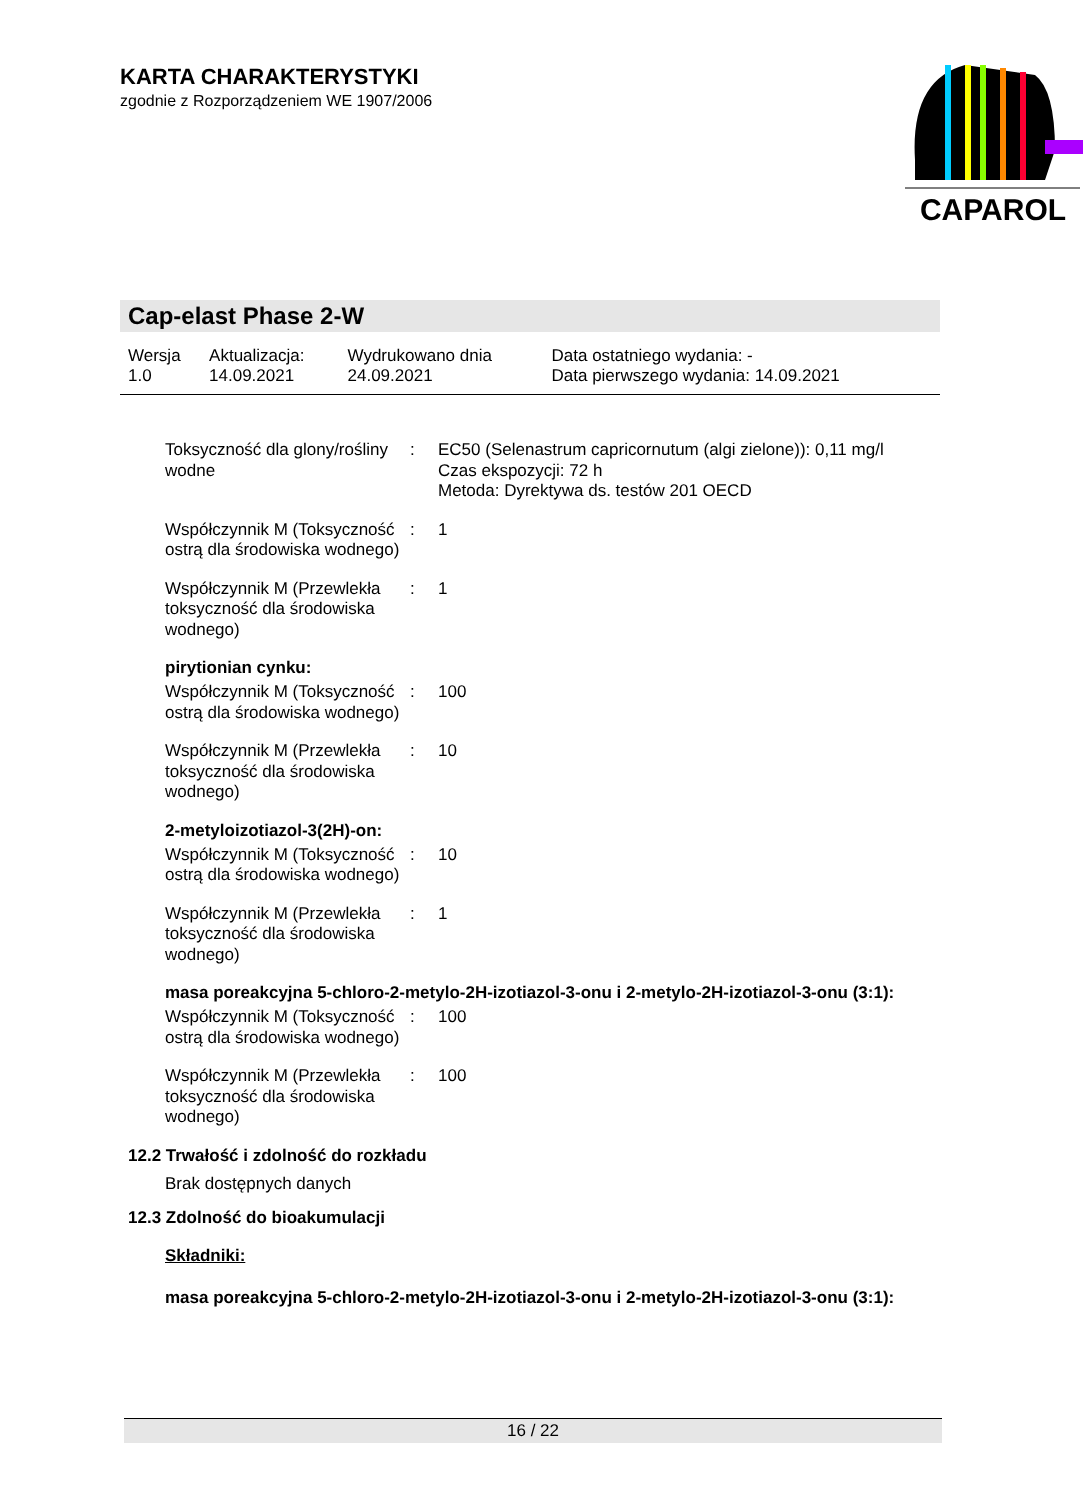KARTA CHARAKTERYSTYKI
zgodnie z Rozporządzeniem WE 1907/2006
CAPAROL
Cap-elast Phase 2-W
| Wersja 1.0 | Aktualizacja: 14.09.2021 | Wydrukowano dnia 24.09.2021 | Data ostatniego wydania: - Data pierwszego wydania: 14.09.2021 |
| Toksyczność dla glony/rośliny wodne | : | EC50 (Selenastrum capricornutum (algi zielone)): 0,11 mg/l Czas ekspozycji: 72 h Metoda: Dyrektywa ds. testów 201 OECD |
| Współczynnik M (Toksyczność ostrą dla środowiska wodnego) | : | 1 |
| Współczynnik M (Przewlekła toksyczność dla środowiska wodnego) | : | 1 |
pirytionian cynku:
| Współczynnik M (Toksyczność ostrą dla środowiska wodnego) | : | 100 |
| Współczynnik M (Przewlekła toksyczność dla środowiska wodnego) | : | 10 |
2-metyloizotiazol-3(2H)-on:
| Współczynnik M (Toksyczność ostrą dla środowiska wodnego) | : | 10 |
| Współczynnik M (Przewlekła toksyczność dla środowiska wodnego) | : | 1 |
masa poreakcyjna 5-chloro-2-metylo-2H-izotiazol-3-onu i 2-metylo-2H-izotiazol-3-onu (3:1):
| Współczynnik M (Toksyczność ostrą dla środowiska wodnego) | : | 100 |
| Współczynnik M (Przewlekła toksyczność dla środowiska wodnego) | : | 100 |
12.2 Trwałość i zdolność do rozkładu
Brak dostępnych danych
12.3 Zdolność do bioakumulacji
Składniki:
masa poreakcyjna 5-chloro-2-metylo-2H-izotiazol-3-onu i 2-metylo-2H-izotiazol-3-onu (3:1):
16 / 22